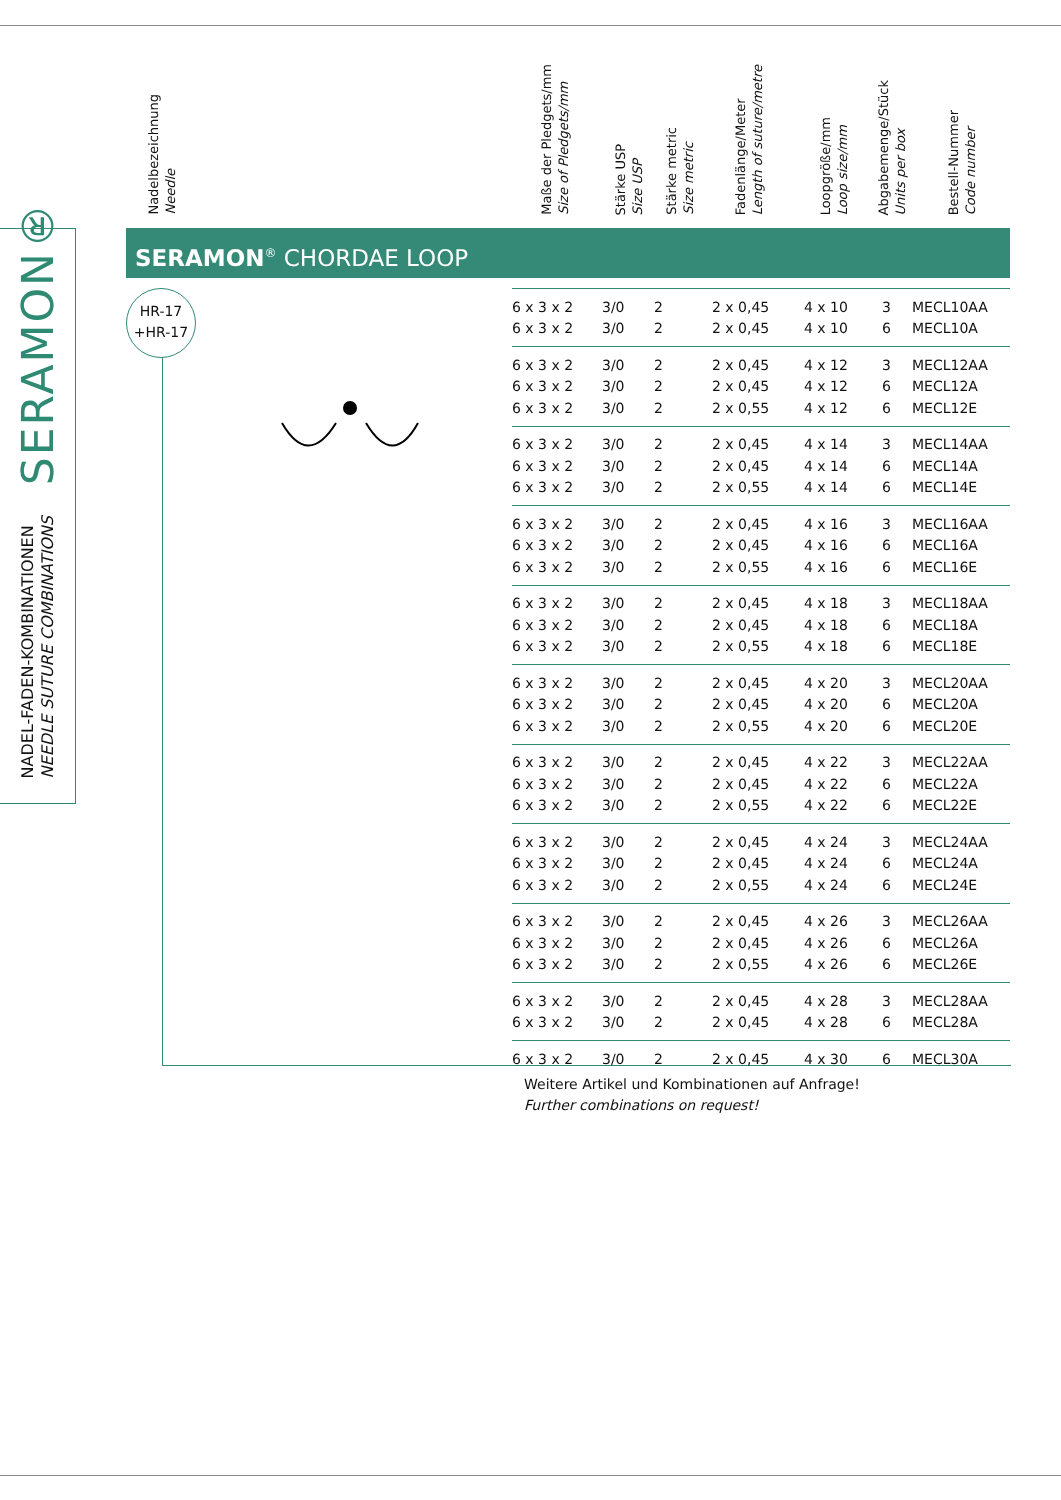SERAMON®
NADEL-FADEN-KOMBINATIONEN
NEEDLE SUTURE COMBINATIONS
Nadelbezeichnung
Needle
Maße der Pledgets/mm
Size of Pledgets/mm
Stärke USP
Size USP
Stärke metric
Size metric
Fadenlänge/Meter
Length of suture/metre
Loopgröße/mm
Loop size/mm
Abgabemenge/Stück
Units per box
Bestell-Nummer
Code number
SERAMON<sup>®</sup> CHORDAE LOOP
HR-17
+HR-17
| 6 x 3 x 2 | 3/0 | 2 | 2 x 0,45 | 4 x 10 | 3 | MECL10AA |
| 6 x 3 x 2 | 3/0 | 2 | 2 x 0,45 | 4 x 10 | 6 | MECL10A |
| 6 x 3 x 2 | 3/0 | 2 | 2 x 0,45 | 4 x 12 | 3 | MECL12AA |
| 6 x 3 x 2 | 3/0 | 2 | 2 x 0,45 | 4 x 12 | 6 | MECL12A |
| 6 x 3 x 2 | 3/0 | 2 | 2 x 0,55 | 4 x 12 | 6 | MECL12E |
| 6 x 3 x 2 | 3/0 | 2 | 2 x 0,45 | 4 x 14 | 3 | MECL14AA |
| 6 x 3 x 2 | 3/0 | 2 | 2 x 0,45 | 4 x 14 | 6 | MECL14A |
| 6 x 3 x 2 | 3/0 | 2 | 2 x 0,55 | 4 x 14 | 6 | MECL14E |
| 6 x 3 x 2 | 3/0 | 2 | 2 x 0,45 | 4 x 16 | 3 | MECL16AA |
| 6 x 3 x 2 | 3/0 | 2 | 2 x 0,45 | 4 x 16 | 6 | MECL16A |
| 6 x 3 x 2 | 3/0 | 2 | 2 x 0,55 | 4 x 16 | 6 | MECL16E |
| 6 x 3 x 2 | 3/0 | 2 | 2 x 0,45 | 4 x 18 | 3 | MECL18AA |
| 6 x 3 x 2 | 3/0 | 2 | 2 x 0,45 | 4 x 18 | 6 | MECL18A |
| 6 x 3 x 2 | 3/0 | 2 | 2 x 0,55 | 4 x 18 | 6 | MECL18E |
| 6 x 3 x 2 | 3/0 | 2 | 2 x 0,45 | 4 x 20 | 3 | MECL20AA |
| 6 x 3 x 2 | 3/0 | 2 | 2 x 0,45 | 4 x 20 | 6 | MECL20A |
| 6 x 3 x 2 | 3/0 | 2 | 2 x 0,55 | 4 x 20 | 6 | MECL20E |
| 6 x 3 x 2 | 3/0 | 2 | 2 x 0,45 | 4 x 22 | 3 | MECL22AA |
| 6 x 3 x 2 | 3/0 | 2 | 2 x 0,45 | 4 x 22 | 6 | MECL22A |
| 6 x 3 x 2 | 3/0 | 2 | 2 x 0,55 | 4 x 22 | 6 | MECL22E |
| 6 x 3 x 2 | 3/0 | 2 | 2 x 0,45 | 4 x 24 | 3 | MECL24AA |
| 6 x 3 x 2 | 3/0 | 2 | 2 x 0,45 | 4 x 24 | 6 | MECL24A |
| 6 x 3 x 2 | 3/0 | 2 | 2 x 0,55 | 4 x 24 | 6 | MECL24E |
| 6 x 3 x 2 | 3/0 | 2 | 2 x 0,45 | 4 x 26 | 3 | MECL26AA |
| 6 x 3 x 2 | 3/0 | 2 | 2 x 0,45 | 4 x 26 | 6 | MECL26A |
| 6 x 3 x 2 | 3/0 | 2 | 2 x 0,55 | 4 x 26 | 6 | MECL26E |
| 6 x 3 x 2 | 3/0 | 2 | 2 x 0,45 | 4 x 28 | 3 | MECL28AA |
| 6 x 3 x 2 | 3/0 | 2 | 2 x 0,45 | 4 x 28 | 6 | MECL28A |
| 6 x 3 x 2 | 3/0 | 2 | 2 x 0,45 | 4 x 30 | 6 | MECL30A |
Weitere Artikel und Kombinationen auf Anfrage!
Further combinations on request!